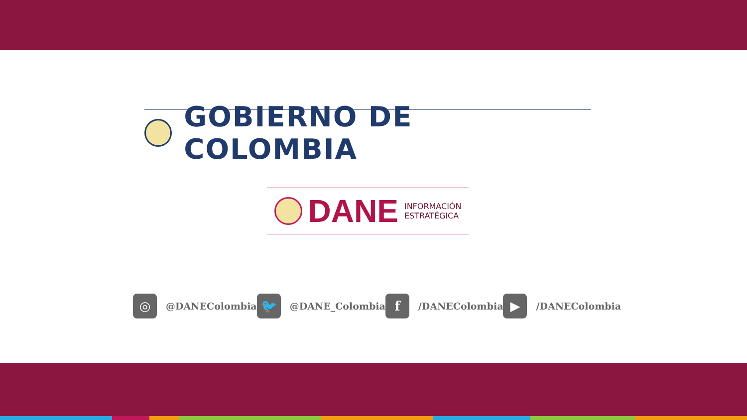GOBIERNO DE COLOMBIA
DANE INFORMACIÓN
ESTRATÉGICA
◎
@DANEColombia
🐦
@DANE_Colombia
f
/DANEColombia
▶
/DANEColombia